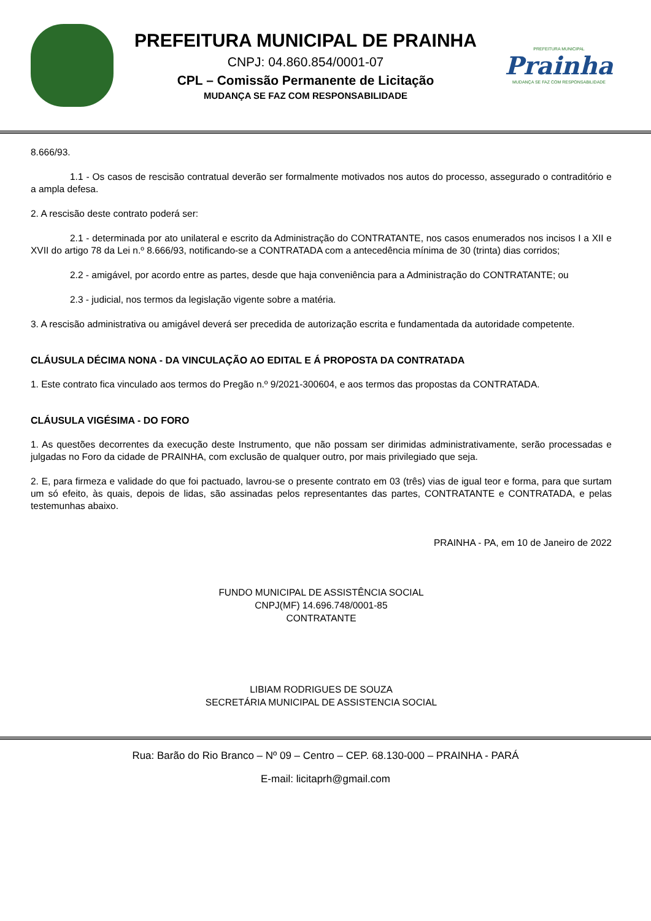PREFEITURA MUNICIPAL DE PRAINHA
CNPJ: 04.860.854/0001-07
CPL – Comissão Permanente de Licitação
MUDANÇA SE FAZ COM RESPONSABILIDADE
PREFEITURA MUNICIPAL
Prainha
MUDANÇA SE FAZ COM RESPONSABILIDADE
8.666/93.
1.1 - Os casos de rescisão contratual deverão ser formalmente motivados nos autos do processo, assegurado o contraditório e a ampla defesa.
2. A rescisão deste contrato poderá ser:
2.1 - determinada por ato unilateral e escrito da Administração do CONTRATANTE, nos casos enumerados nos incisos I a XII e XVII do artigo 78 da Lei n.º 8.666/93, notificando-se a CONTRATADA com a antecedência mínima de 30 (trinta) dias corridos;
2.2 - amigável, por acordo entre as partes, desde que haja conveniência para a Administração do CONTRATANTE; ou
2.3 - judicial, nos termos da legislação vigente sobre a matéria.
3. A rescisão administrativa ou amigável deverá ser precedida de autorização escrita e fundamentada da autoridade competente.
CLÁUSULA DÉCIMA NONA - DA VINCULAÇÃO AO EDITAL E Á PROPOSTA DA CONTRATADA
1. Este contrato fica vinculado aos termos do Pregão n.º 9/2021-300604, e aos termos das propostas da CONTRATADA.
CLÁUSULA VIGÉSIMA - DO FORO
1. As questões decorrentes da execução deste Instrumento, que não possam ser dirimidas administrativamente, serão processadas e julgadas no Foro da cidade de PRAINHA, com exclusão de qualquer outro, por mais privilegiado que seja.
2. E, para firmeza e validade do que foi pactuado, lavrou-se o presente contrato em 03 (três) vias de igual teor e forma, para que surtam um só efeito, às quais, depois de lidas, são assinadas pelos representantes das partes, CONTRATANTE e CONTRATADA, e pelas testemunhas abaixo.
PRAINHA - PA, em 10 de Janeiro de 2022
FUNDO MUNICIPAL DE ASSISTÊNCIA SOCIAL
CNPJ(MF) 14.696.748/0001-85
CONTRATANTE
LIBIAM RODRIGUES DE SOUZA
SECRETÁRIA MUNICIPAL DE ASSISTENCIA SOCIAL
Rua: Barão do Rio Branco – Nº 09 – Centro – CEP. 68.130-000 – PRAINHA - PARÁ
E-mail: licitaprh@gmail.com